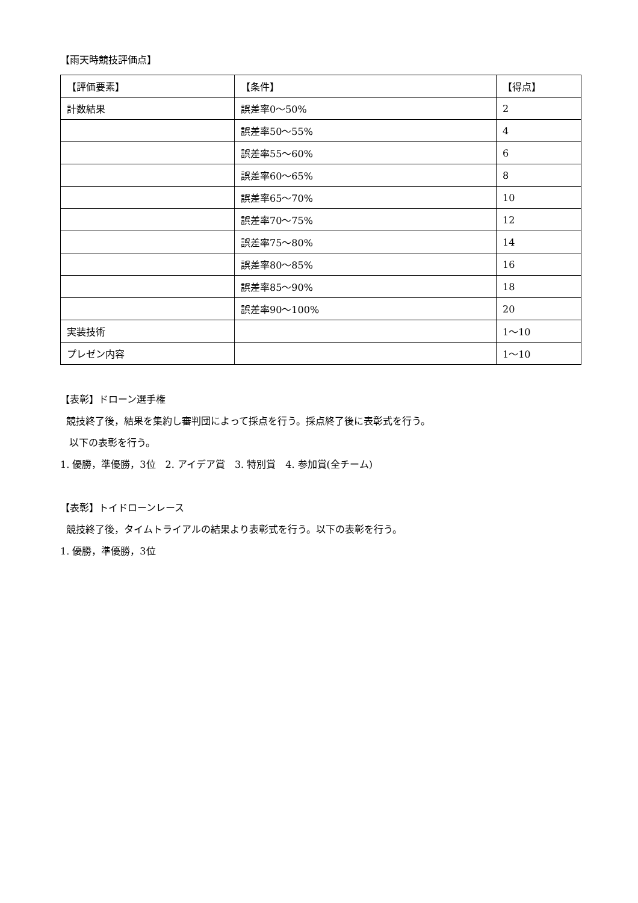【雨天時競技評価点】
| 【評価要素】 | 【条件】 | 【得点】 |
| 計数結果 | 誤差率0～50% | 2 |
| | 誤差率50～55% | 4 |
| | 誤差率55～60% | 6 |
| | 誤差率60～65% | 8 |
| | 誤差率65～70% | 10 |
| | 誤差率70～75% | 12 |
| | 誤差率75～80% | 14 |
| | 誤差率80～85% | 16 |
| | 誤差率85～90% | 18 |
| | 誤差率90～100% | 20 |
| 実装技術 | | 1～10 |
| プレゼン内容 | | 1～10 |
【表彰】ドローン選手権
競技終了後，結果を集約し審判団によって採点を行う。採点終了後に表彰式を行う。
以下の表彰を行う。
1. 優勝，準優勝，3位　2. アイデア賞　3. 特別賞　4. 参加賞(全チーム)
【表彰】トイドローンレース
競技終了後，タイムトライアルの結果より表彰式を行う。以下の表彰を行う。
1. 優勝，準優勝，3位